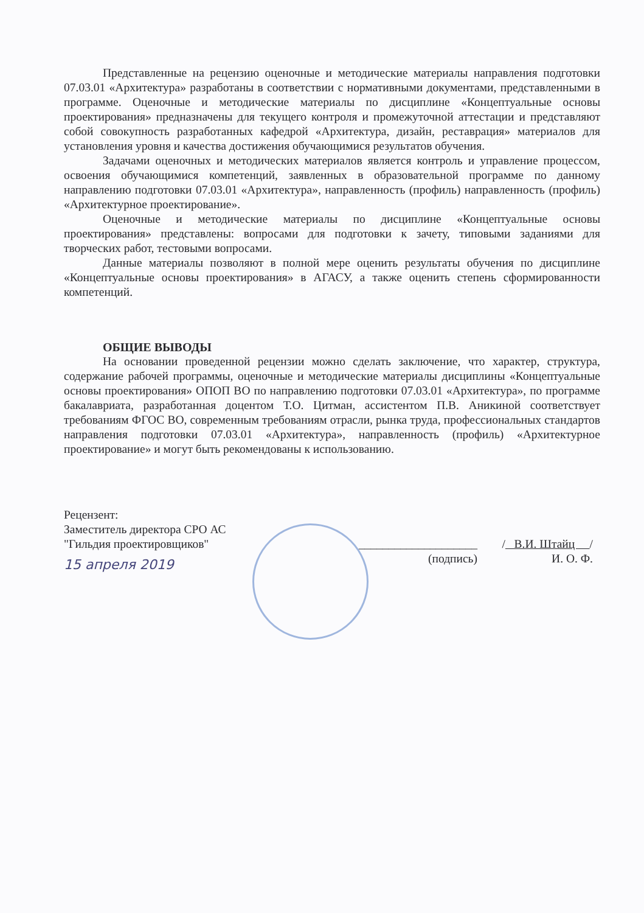Представленные на рецензию оценочные и методические материалы направления подготовки 07.03.01 «Архитектура» разработаны в соответствии с нормативными документами, представленными в программе. Оценочные и методические материалы по дисциплине «Концептуальные основы проектирования» предназначены для текущего контроля и промежуточной аттестации и представляют собой совокупность разработанных кафедрой «Архитектура, дизайн, реставрация» материалов для установления уровня и качества достижения обучающимися результатов обучения.
Задачами оценочных и методических материалов является контроль и управление процессом, освоения обучающимися компетенций, заявленных в образовательной программе по данному направлению подготовки 07.03.01 «Архитектура», направленность (профиль) направленность (профиль) «Архитектурное проектирование».
Оценочные и методические материалы по дисциплине «Концептуальные основы проектирования» представлены: вопросами для подготовки к зачету, типовыми заданиями для творческих работ, тестовыми вопросами.
Данные материалы позволяют в полной мере оценить результаты обучения по дисциплине «Концептуальные основы проектирования» в АГАСУ, а также оценить степень сформированности компетенций.
ОБЩИЕ ВЫВОДЫ
На основании проведенной рецензии можно сделать заключение, что характер, структура, содержание рабочей программы, оценочные и методические материалы дисциплины «Концептуальные основы проектирования» ОПОП ВО по направлению подготовки 07.03.01 «Архитектура», по программе бакалавриата, разработанная доцентом Т.О. Цитман, ассистентом П.В. Аникиной соответствует требованиям ФГОС ВО, современным требованиям отрасли, рынка труда, профессиональных стандартов направления подготовки 07.03.01 «Архитектура», направленность (профиль) «Архитектурное проектирование» и могут быть рекомендованы к использованию.
Рецензент:
Заместитель директора СРО АС
"Гильдия проектировщиков"
15 апреля 2019
____________________
(подпись)
/ В.И. Штайц /
И. О. Ф.